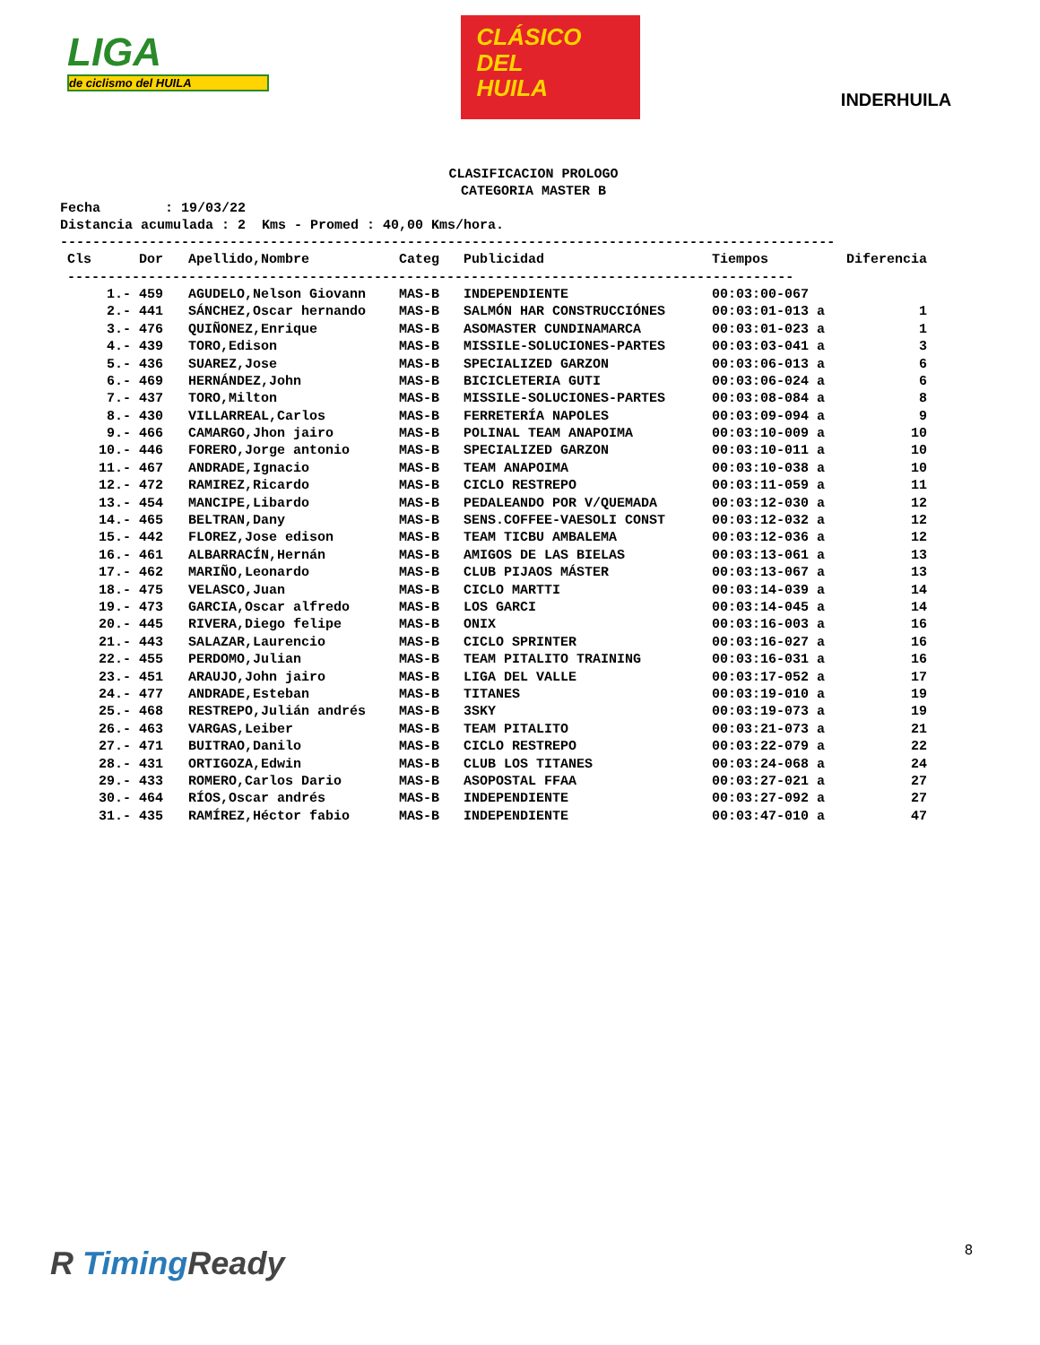LIGA
de ciclismo del HUILA
CLÁSICO
DEL
HUILA
INDERHUILA
CLASIFICACION PROLOGO
CATEGORIA MASTER B
Fecha : 19/03/22 Distancia acumulada : 2 Kms - Promed : 40,00 Kms/hora.
------------------------------------------------------------------------------------------------
| Cls | Dor | Apellido,Nombre | Categ | Publicidad | Tiempos | Diferencia |
| --- | --- | --- | --- | --- | --- | --- |
| ------------------------------------------------------------------------------------------ | | | | | | |
| 1.- | 459 | AGUDELO,Nelson Giovann | MAS-B | INDEPENDIENTE | 00:03:00-067 | |
| 2.- | 441 | SÁNCHEZ,Oscar hernando | MAS-B | SALMÓN HAR CONSTRUCCIÓNES | 00:03:01-013 a | 1 |
| 3.- | 476 | QUIÑONEZ,Enrique | MAS-B | ASOMASTER CUNDINAMARCA | 00:03:01-023 a | 1 |
| 4.- | 439 | TORO,Edison | MAS-B | MISSILE-SOLUCIONES-PARTES | 00:03:03-041 a | 3 |
| 5.- | 436 | SUAREZ,Jose | MAS-B | SPECIALIZED GARZON | 00:03:06-013 a | 6 |
| 6.- | 469 | HERNÁNDEZ,John | MAS-B | BICICLETERIA GUTI | 00:03:06-024 a | 6 |
| 7.- | 437 | TORO,Milton | MAS-B | MISSILE-SOLUCIONES-PARTES | 00:03:08-084 a | 8 |
| 8.- | 430 | VILLARREAL,Carlos | MAS-B | FERRETERÍA NAPOLES | 00:03:09-094 a | 9 |
| 9.- | 466 | CAMARGO,Jhon jairo | MAS-B | POLINAL TEAM ANAPOIMA | 00:03:10-009 a | 10 |
| 10.- | 446 | FORERO,Jorge antonio | MAS-B | SPECIALIZED GARZON | 00:03:10-011 a | 10 |
| 11.- | 467 | ANDRADE,Ignacio | MAS-B | TEAM ANAPOIMA | 00:03:10-038 a | 10 |
| 12.- | 472 | RAMIREZ,Ricardo | MAS-B | CICLO RESTREPO | 00:03:11-059 a | 11 |
| 13.- | 454 | MANCIPE,Libardo | MAS-B | PEDALEANDO POR V/QUEMADA | 00:03:12-030 a | 12 |
| 14.- | 465 | BELTRAN,Dany | MAS-B | SENS.COFFEE-VAESOLI CONST | 00:03:12-032 a | 12 |
| 15.- | 442 | FLOREZ,Jose edison | MAS-B | TEAM TICBU AMBALEMA | 00:03:12-036 a | 12 |
| 16.- | 461 | ALBARRACÍN,Hernán | MAS-B | AMIGOS DE LAS BIELAS | 00:03:13-061 a | 13 |
| 17.- | 462 | MARIÑO,Leonardo | MAS-B | CLUB PIJAOS MÁSTER | 00:03:13-067 a | 13 |
| 18.- | 475 | VELASCO,Juan | MAS-B | CICLO MARTTI | 00:03:14-039 a | 14 |
| 19.- | 473 | GARCIA,Oscar alfredo | MAS-B | LOS GARCI | 00:03:14-045 a | 14 |
| 20.- | 445 | RIVERA,Diego felipe | MAS-B | ONIX | 00:03:16-003 a | 16 |
| 21.- | 443 | SALAZAR,Laurencio | MAS-B | CICLO SPRINTER | 00:03:16-027 a | 16 |
| 22.- | 455 | PERDOMO,Julian | MAS-B | TEAM PITALITO TRAINING | 00:03:16-031 a | 16 |
| 23.- | 451 | ARAUJO,John jairo | MAS-B | LIGA DEL VALLE | 00:03:17-052 a | 17 |
| 24.- | 477 | ANDRADE,Esteban | MAS-B | TITANES | 00:03:19-010 a | 19 |
| 25.- | 468 | RESTREPO,Julián andrés | MAS-B | 3SKY | 00:03:19-073 a | 19 |
| 26.- | 463 | VARGAS,Leiber | MAS-B | TEAM PITALITO | 00:03:21-073 a | 21 |
| 27.- | 471 | BUITRAO,Danilo | MAS-B | CICLO RESTREPO | 00:03:22-079 a | 22 |
| 28.- | 431 | ORTIGOZA,Edwin | MAS-B | CLUB LOS TITANES | 00:03:24-068 a | 24 |
| 29.- | 433 | ROMERO,Carlos Dario | MAS-B | ASOPOSTAL FFAA | 00:03:27-021 a | 27 |
| 30.- | 464 | RÍOS,Oscar andrés | MAS-B | INDEPENDIENTE | 00:03:27-092 a | 27 |
| 31.- | 435 | RAMÍREZ,Héctor fabio | MAS-B | INDEPENDIENTE | 00:03:47-010 a | 47 |
R Timing Ready 8